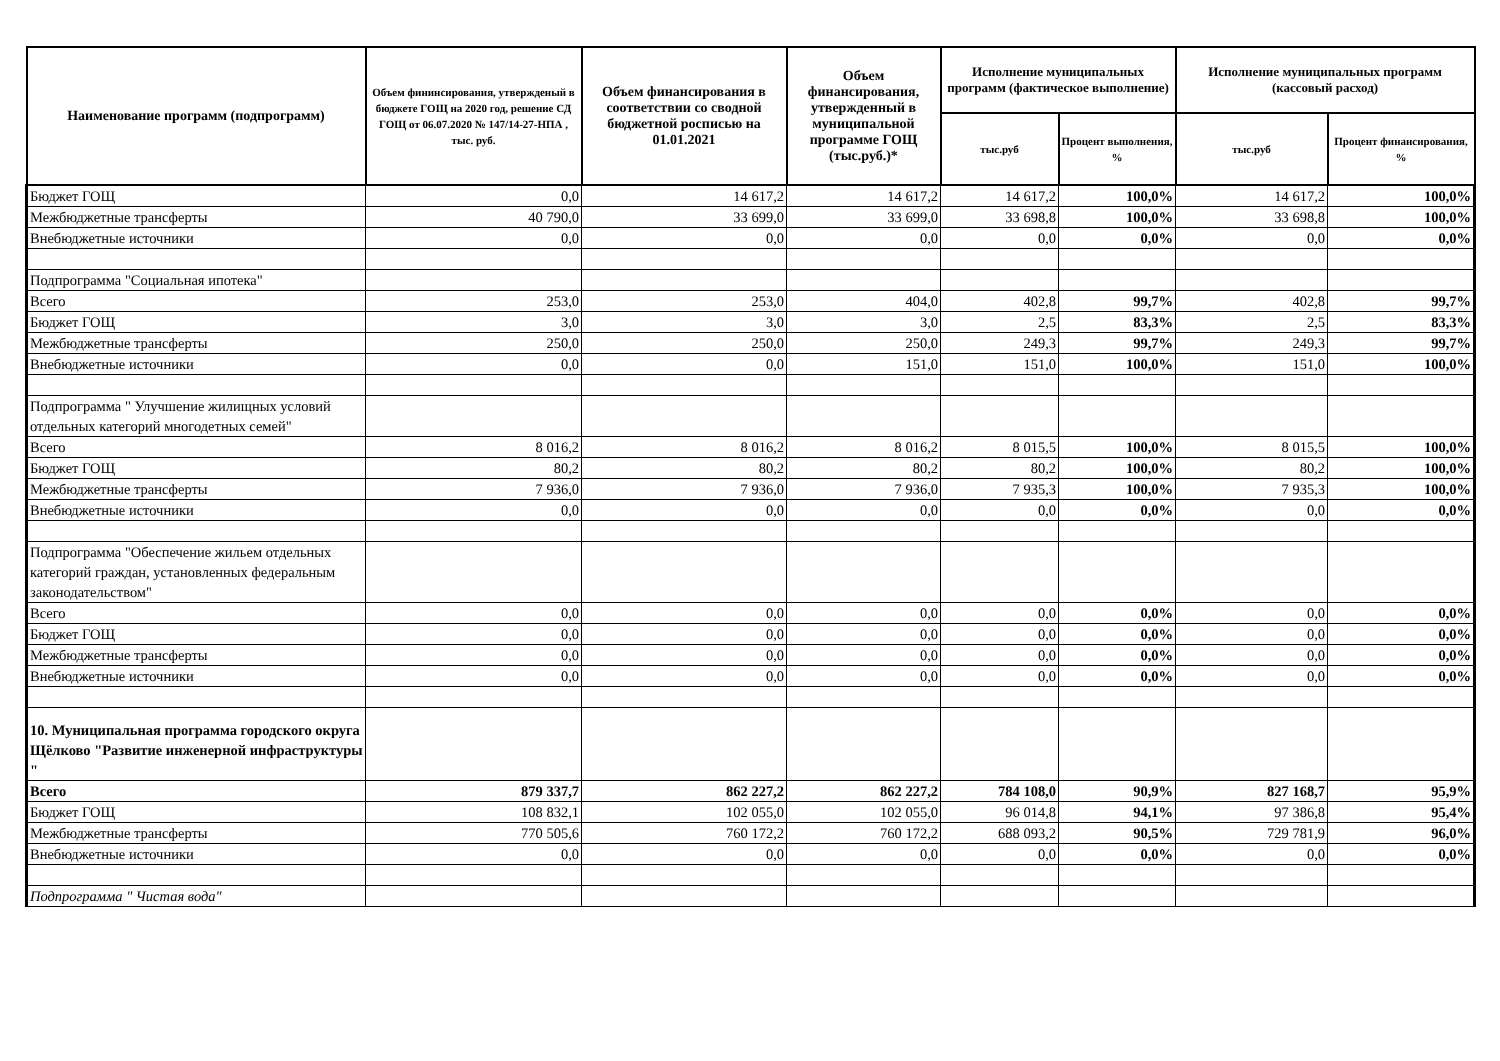| Наименование программ (подпрограмм) | Объем фининсирования, утвержденый в бюджете ГОЩ на 2020 год, решение СД ГОЩ от 06.07.2020 № 147/14-27-НПА , тыс. руб. | Объем финансирования в соответствии со сводной бюджетной росписью на 01.01.2021 | Объем финансирования, утвержденный в муниципальной программе ГОЩ (тыс.руб.)* | Исполнение муниципальных программ (фактическое выполнение) | | Исполнение муниципальных программ (кассовый расход) | |
| --- | --- | --- | --- | --- | --- | --- | --- |
| | | | | тыс.руб | Процент выполнения, % | тыс.руб | Процент финансирования, % |
| Бюджет ГОЩ | 0,0 | 14 617,2 | 14 617,2 | 14 617,2 | 100,0% | 14 617,2 | 100,0% |
| Межбюджетные трансферты | 40 790,0 | 33 699,0 | 33 699,0 | 33 698,8 | 100,0% | 33 698,8 | 100,0% |
| Внебюджетные источники | 0,0 | 0,0 | 0,0 | 0,0 | 0,0% | 0,0 | 0,0% |
| Подпрограмма "Социальная ипотека" | | | | | | | |
| Всего | 253,0 | 253,0 | 404,0 | 402,8 | 99,7% | 402,8 | 99,7% |
| Бюджет ГОЩ | 3,0 | 3,0 | 3,0 | 2,5 | 83,3% | 2,5 | 83,3% |
| Межбюджетные трансферты | 250,0 | 250,0 | 250,0 | 249,3 | 99,7% | 249,3 | 99,7% |
| Внебюджетные источники | 0,0 | 0,0 | 151,0 | 151,0 | 100,0% | 151,0 | 100,0% |
| Подпрограмма " Улучшение жилищных условий отдельных категорий многодетных семей" | | | | | | | |
| Всего | 8 016,2 | 8 016,2 | 8 016,2 | 8 015,5 | 100,0% | 8 015,5 | 100,0% |
| Бюджет ГОЩ | 80,2 | 80,2 | 80,2 | 80,2 | 100,0% | 80,2 | 100,0% |
| Межбюджетные трансферты | 7 936,0 | 7 936,0 | 7 936,0 | 7 935,3 | 100,0% | 7 935,3 | 100,0% |
| Внебюджетные источники | 0,0 | 0,0 | 0,0 | 0,0 | 0,0% | 0,0 | 0,0% |
| Подпрограмма "Обеспечение жильем отдельных категорий граждан, установленных федеральным законодательством" | | | | | | | |
| Всего | 0,0 | 0,0 | 0,0 | 0,0 | 0,0% | 0,0 | 0,0% |
| Бюджет ГОЩ | 0,0 | 0,0 | 0,0 | 0,0 | 0,0% | 0,0 | 0,0% |
| Межбюджетные трансферты | 0,0 | 0,0 | 0,0 | 0,0 | 0,0% | 0,0 | 0,0% |
| Внебюджетные источники | 0,0 | 0,0 | 0,0 | 0,0 | 0,0% | 0,0 | 0,0% |
| 10. Муниципальная программа городского округа Щёлково "Развитие инженерной инфраструктуры " | | | | | | | |
| Всего | 879 337,7 | 862 227,2 | 862 227,2 | 784 108,0 | 90,9% | 827 168,7 | 95,9% |
| Бюджет ГОЩ | 108 832,1 | 102 055,0 | 102 055,0 | 96 014,8 | 94,1% | 97 386,8 | 95,4% |
| Межбюджетные трансферты | 770 505,6 | 760 172,2 | 760 172,2 | 688 093,2 | 90,5% | 729 781,9 | 96,0% |
| Внебюджетные источники | 0,0 | 0,0 | 0,0 | 0,0 | 0,0% | 0,0 | 0,0% |
| Подпрограмма " Чистая вода" | | | | | | | |